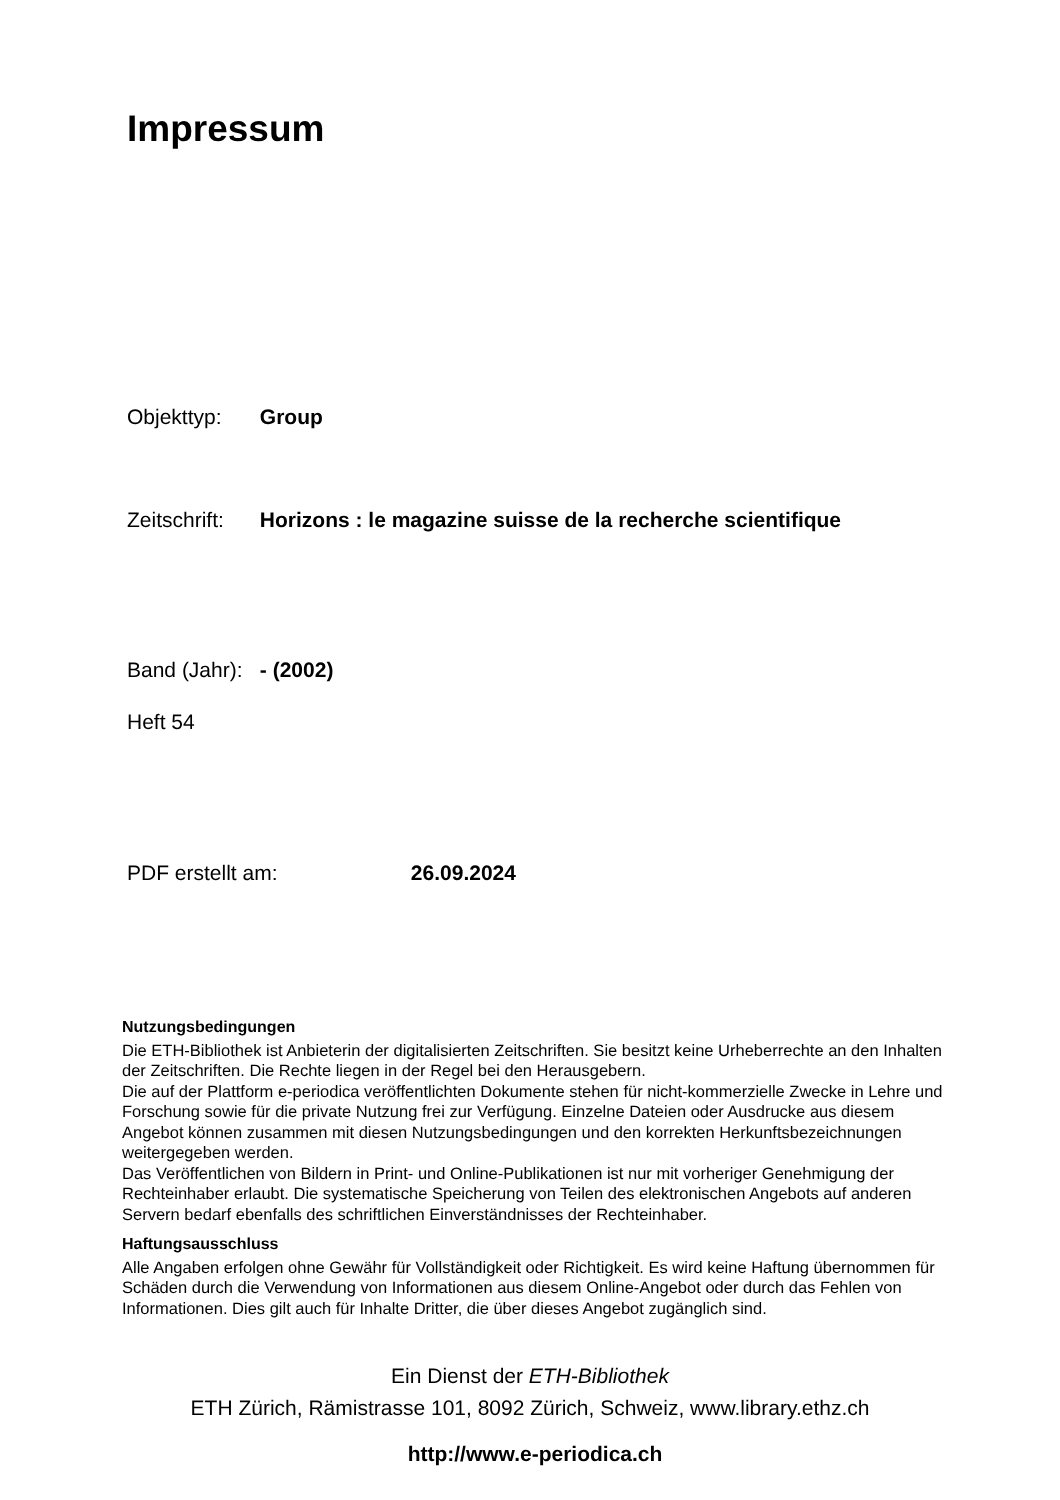Impressum
Objekttyp: Group
Zeitschrift: Horizons : le magazine suisse de la recherche scientifique
Band (Jahr): - (2002)
Heft 54
PDF erstellt am: 26.09.2024
Nutzungsbedingungen
Die ETH-Bibliothek ist Anbieterin der digitalisierten Zeitschriften. Sie besitzt keine Urheberrechte an den Inhalten der Zeitschriften. Die Rechte liegen in der Regel bei den Herausgebern.
Die auf der Plattform e-periodica veröffentlichten Dokumente stehen für nicht-kommerzielle Zwecke in Lehre und Forschung sowie für die private Nutzung frei zur Verfügung. Einzelne Dateien oder Ausdrucke aus diesem Angebot können zusammen mit diesen Nutzungsbedingungen und den korrekten Herkunftsbezeichnungen weitergegeben werden.
Das Veröffentlichen von Bildern in Print- und Online-Publikationen ist nur mit vorheriger Genehmigung der Rechteinhaber erlaubt. Die systematische Speicherung von Teilen des elektronischen Angebots auf anderen Servern bedarf ebenfalls des schriftlichen Einverständnisses der Rechteinhaber.
Haftungsausschluss
Alle Angaben erfolgen ohne Gewähr für Vollständigkeit oder Richtigkeit. Es wird keine Haftung übernommen für Schäden durch die Verwendung von Informationen aus diesem Online-Angebot oder durch das Fehlen von Informationen. Dies gilt auch für Inhalte Dritter, die über dieses Angebot zugänglich sind.
Ein Dienst der ETH-Bibliothek
ETH Zürich, Rämistrasse 101, 8092 Zürich, Schweiz, www.library.ethz.ch
http://www.e-periodica.ch